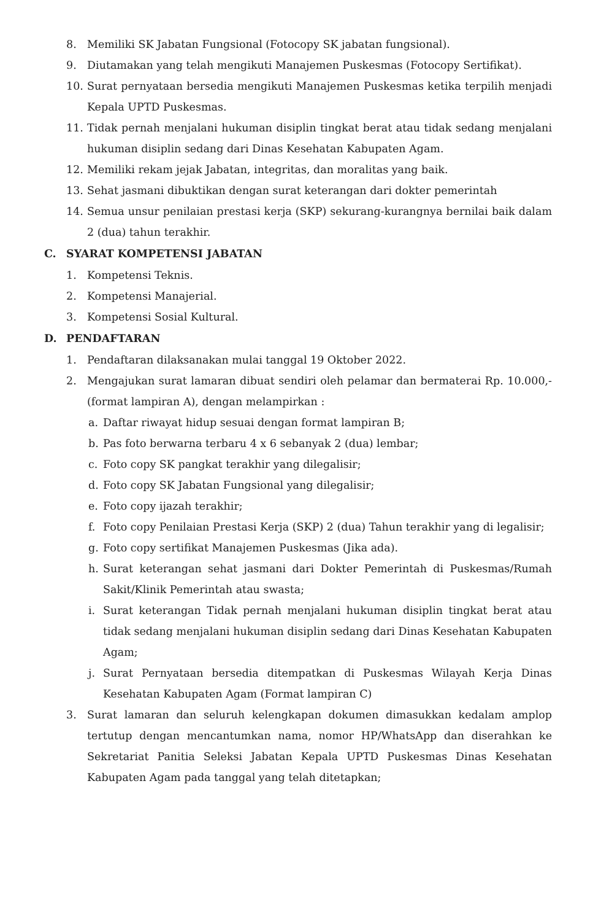8. Memiliki SK Jabatan Fungsional (Fotocopy SK jabatan fungsional).
9. Diutamakan yang telah mengikuti Manajemen Puskesmas (Fotocopy Sertifikat).
10. Surat pernyataan bersedia mengikuti Manajemen Puskesmas ketika terpilih menjadi Kepala UPTD Puskesmas.
11. Tidak pernah menjalani hukuman disiplin tingkat berat atau tidak sedang menjalani hukuman disiplin sedang dari Dinas Kesehatan Kabupaten Agam.
12. Memiliki rekam jejak Jabatan, integritas, dan moralitas yang baik.
13. Sehat jasmani dibuktikan dengan surat keterangan dari dokter pemerintah
14. Semua unsur penilaian prestasi kerja (SKP) sekurang-kurangnya bernilai baik dalam 2 (dua) tahun terakhir.
C. SYARAT KOMPETENSI JABATAN
1. Kompetensi Teknis.
2. Kompetensi Manajerial.
3. Kompetensi Sosial Kultural.
D. PENDAFTARAN
1. Pendaftaran dilaksanakan mulai tanggal 19 Oktober 2022.
2. Mengajukan surat lamaran dibuat sendiri oleh pelamar dan bermaterai Rp. 10.000,- (format lampiran A), dengan melampirkan :
a. Daftar riwayat hidup sesuai dengan format lampiran B;
b. Pas foto berwarna terbaru 4 x 6 sebanyak 2 (dua) lembar;
c. Foto copy SK pangkat terakhir yang dilegalisir;
d. Foto copy SK Jabatan Fungsional yang dilegalisir;
e. Foto copy ijazah terakhir;
f. Foto copy Penilaian Prestasi Kerja (SKP) 2 (dua) Tahun terakhir yang di legalisir;
g. Foto copy sertifikat Manajemen Puskesmas (Jika ada).
h. Surat keterangan sehat jasmani dari Dokter Pemerintah di Puskesmas/Rumah Sakit/Klinik Pemerintah atau swasta;
i. Surat keterangan Tidak pernah menjalani hukuman disiplin tingkat berat atau tidak sedang menjalani hukuman disiplin sedang dari Dinas Kesehatan Kabupaten Agam;
j. Surat Pernyataan bersedia ditempatkan di Puskesmas Wilayah Kerja Dinas Kesehatan Kabupaten Agam (Format lampiran C)
3. Surat lamaran dan seluruh kelengkapan dokumen dimasukkan kedalam amplop tertutup dengan mencantumkan nama, nomor HP/WhatsApp dan diserahkan ke Sekretariat Panitia Seleksi Jabatan Kepala UPTD Puskesmas Dinas Kesehatan Kabupaten Agam pada tanggal yang telah ditetapkan;